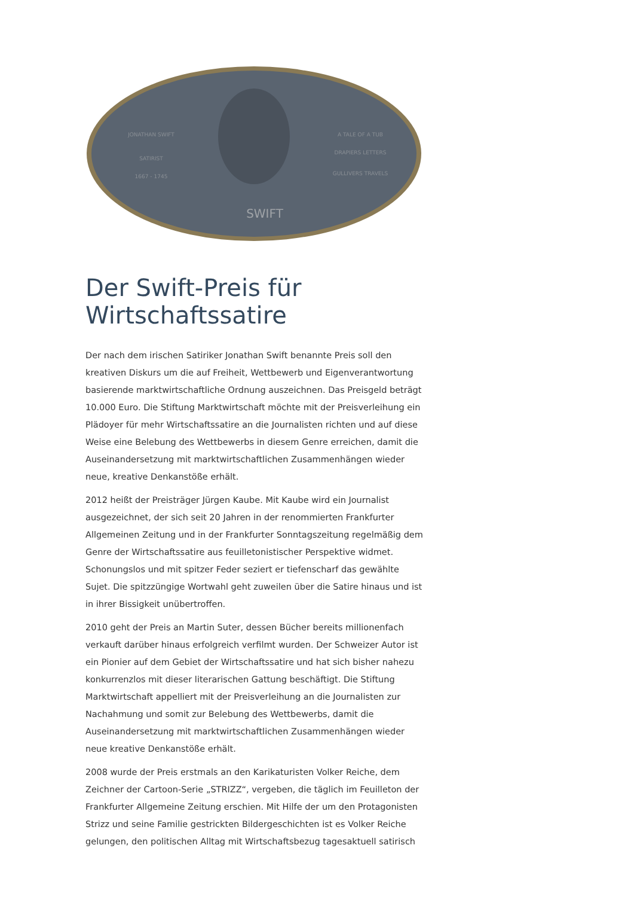JONATHAN SWIFT
SATIRIST
1667 - 1745
A TALE OF A TUB
DRAPIERS LETTERS
GULLIVERS TRAVELS
SWIFT
Der Swift-Preis für Wirtschaftssatire
Der nach dem irischen Satiriker Jonathan Swift benannte Preis soll den kreativen Diskurs um die auf Freiheit, Wettbewerb und Eigenverantwortung basierende marktwirtschaftliche Ordnung auszeichnen. Das Preisgeld beträgt 10.000 Euro. Die Stiftung Marktwirtschaft möchte mit der Preisverleihung ein Plädoyer für mehr Wirtschaftssatire an die Journalisten richten und auf diese Weise eine Belebung des Wettbewerbs in diesem Genre erreichen, damit die Auseinandersetzung mit marktwirtschaftlichen Zusammenhängen wieder neue, kreative Denkanstöße erhält.
2012 heißt der Preisträger Jürgen Kaube. Mit Kaube wird ein Journalist ausgezeichnet, der sich seit 20 Jahren in der renommierten Frankfurter Allgemeinen Zeitung und in der Frankfurter Sonntagszeitung regelmäßig dem Genre der Wirtschaftssatire aus feuilletonistischer Perspektive widmet. Schonungslos und mit spitzer Feder seziert er tiefenscharf das gewählte Sujet. Die spitzzüngige Wortwahl geht zuweilen über die Satire hinaus und ist in ihrer Bissigkeit unübertroffen.
2010 geht der Preis an Martin Suter, dessen Bücher bereits millionenfach verkauft darüber hinaus erfolgreich verfilmt wurden. Der Schweizer Autor ist ein Pionier auf dem Gebiet der Wirtschaftssatire und hat sich bisher nahezu konkurrenzlos mit dieser literarischen Gattung beschäftigt. Die Stiftung Marktwirtschaft appelliert mit der Preisverleihung an die Journalisten zur Nachahmung und somit zur Belebung des Wettbewerbs, damit die Auseinandersetzung mit marktwirtschaftlichen Zusammenhängen wieder neue kreative Denkanstöße erhält.
2008 wurde der Preis erstmals an den Karikaturisten Volker Reiche, dem Zeichner der Cartoon-Serie „STRIZZ“, vergeben, die täglich im Feuilleton der Frankfurter Allgemeine Zeitung erschien. Mit Hilfe der um den Protagonisten Strizz und seine Familie gestrickten Bildergeschichten ist es Volker Reiche gelungen, den politischen Alltag mit Wirtschaftsbezug tagesaktuell satirisch